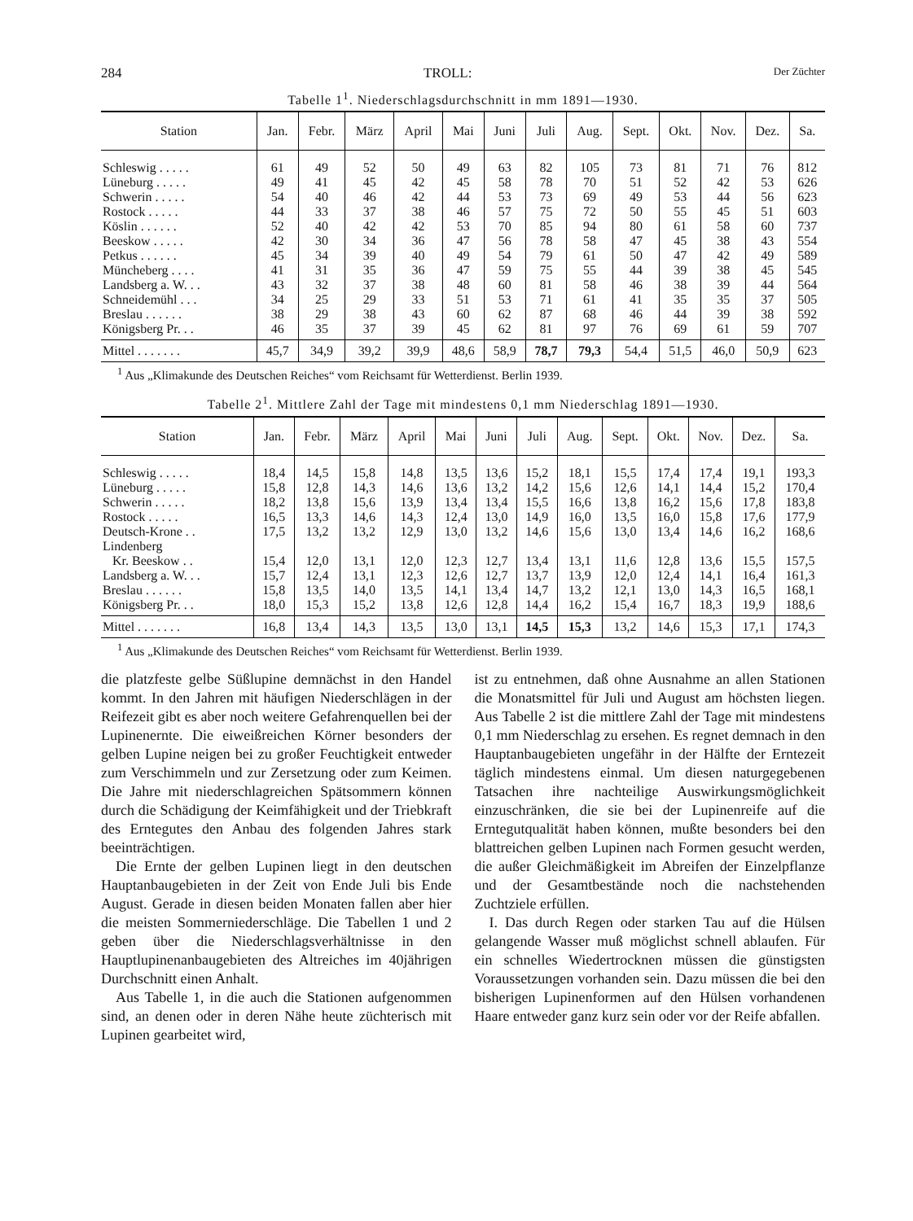284 TROLL: Der Züchter
Tabelle 1<sup>1</sup>. Niederschlagsdurchschnitt in mm 1891—1930.
| Station | Jan. | Febr. | März | April | Mai | Juni | Juli | Aug. | Sept. | Okt. | Nov. | Dez. | Sa. |
| --- | --- | --- | --- | --- | --- | --- | --- | --- | --- | --- | --- | --- | --- |
| Schleswig . . . . . | 61 | 49 | 52 | 50 | 49 | 63 | 82 | 105 | 73 | 81 | 71 | 76 | 812 |
| Lüneburg . . . . . | 49 | 41 | 45 | 42 | 45 | 58 | 78 | 70 | 51 | 52 | 42 | 53 | 626 |
| Schwerin . . . . . | 54 | 40 | 46 | 42 | 44 | 53 | 73 | 69 | 49 | 53 | 44 | 56 | 623 |
| Rostock . . . . . | 44 | 33 | 37 | 38 | 46 | 57 | 75 | 72 | 50 | 55 | 45 | 51 | 603 |
| Köslin . . . . . . | 52 | 40 | 42 | 42 | 53 | 70 | 85 | 94 | 80 | 61 | 58 | 60 | 737 |
| Beeskow . . . . . | 42 | 30 | 34 | 36 | 47 | 56 | 78 | 58 | 47 | 45 | 38 | 43 | 554 |
| Petkus . . . . . . | 45 | 34 | 39 | 40 | 49 | 54 | 79 | 61 | 50 | 47 | 42 | 49 | 589 |
| Müncheberg . . . . | 41 | 31 | 35 | 36 | 47 | 59 | 75 | 55 | 44 | 39 | 38 | 45 | 545 |
| Landsberg a. W. . . | 43 | 32 | 37 | 38 | 48 | 60 | 81 | 58 | 46 | 38 | 39 | 44 | 564 |
| Schneidemühl . . . | 34 | 25 | 29 | 33 | 51 | 53 | 71 | 61 | 41 | 35 | 35 | 37 | 505 |
| Breslau . . . . . . | 38 | 29 | 38 | 43 | 60 | 62 | 87 | 68 | 46 | 44 | 39 | 38 | 592 |
| Königsberg Pr. . . | 46 | 35 | 37 | 39 | 45 | 62 | 81 | 97 | 76 | 69 | 61 | 59 | 707 |
| Mittel . . . . . . . | 45,7 | 34,9 | 39,2 | 39,9 | 48,6 | 58,9 | 78,7 | 79,3 | 54,4 | 51,5 | 46,0 | 50,9 | 623 |
<sup>1</sup> Aus „Klimakunde des Deutschen Reiches“ vom Reichsamt für Wetterdienst. Berlin 1939.
Tabelle 2<sup>1</sup>. Mittlere Zahl der Tage mit mindestens 0,1 mm Niederschlag 1891—1930.
| Station | Jan. | Febr. | März | April | Mai | Juni | Juli | Aug. | Sept. | Okt. | Nov. | Dez. | Sa. |
| --- | --- | --- | --- | --- | --- | --- | --- | --- | --- | --- | --- | --- | --- |
| Schleswig . . . . . | 18,4 | 14,5 | 15,8 | 14,8 | 13,5 | 13,6 | 15,2 | 18,1 | 15,5 | 17,4 | 17,4 | 19,1 | 193,3 |
| Lüneburg . . . . . | 15,8 | 12,8 | 14,3 | 14,6 | 13,6 | 13,2 | 14,2 | 15,6 | 12,6 | 14,1 | 14,4 | 15,2 | 170,4 |
| Schwerin . . . . . | 18,2 | 13,8 | 15,6 | 13,9 | 13,4 | 13,4 | 15,5 | 16,6 | 13,8 | 16,2 | 15,6 | 17,8 | 183,8 |
| Rostock . . . . . | 16,5 | 13,3 | 14,6 | 14,3 | 12,4 | 13,0 | 14,9 | 16,0 | 13,5 | 16,0 | 15,8 | 17,6 | 177,9 |
| Deutsch-Krone . . | 17,5 | 13,2 | 13,2 | 12,9 | 13,0 | 13,2 | 14,6 | 15,6 | 13,0 | 13,4 | 14,6 | 16,2 | 168,6 |
| Lindenberg | | | | | | | | | | | | | |
| Kr. Beeskow . . | 15,4 | 12,0 | 13,1 | 12,0 | 12,3 | 12,7 | 13,4 | 13,1 | 11,6 | 12,8 | 13,6 | 15,5 | 157,5 |
| Landsberg a. W. . . | 15,7 | 12,4 | 13,1 | 12,3 | 12,6 | 12,7 | 13,7 | 13,9 | 12,0 | 12,4 | 14,1 | 16,4 | 161,3 |
| Breslau . . . . . . | 15,8 | 13,5 | 14,0 | 13,5 | 14,1 | 13,4 | 14,7 | 13,2 | 12,1 | 13,0 | 14,3 | 16,5 | 168,1 |
| Königsberg Pr. . . | 18,0 | 15,3 | 15,2 | 13,8 | 12,6 | 12,8 | 14,4 | 16,2 | 15,4 | 16,7 | 18,3 | 19,9 | 188,6 |
| Mittel . . . . . . . | 16,8 | 13,4 | 14,3 | 13,5 | 13,0 | 13,1 | 14,5 | 15,3 | 13,2 | 14,6 | 15,3 | 17,1 | 174,3 |
<sup>1</sup> Aus „Klimakunde des Deutschen Reiches“ vom Reichsamt für Wetterdienst. Berlin 1939.
die platzfeste gelbe Süßlupine demnächst in den Handel kommt. In den Jahren mit häufigen Niederschlägen in der Reifezeit gibt es aber noch weitere Gefahrenquellen bei der Lupinenernte. Die eiweißreichen Körner besonders der gelben Lupine neigen bei zu großer Feuchtigkeit entweder zum Verschimmeln und zur Zersetzung oder zum Keimen. Die Jahre mit niederschlagreichen Spätsommern können durch die Schädigung der Keimfähigkeit und der Triebkraft des Erntegutes den Anbau des folgenden Jahres stark beeinträchtigen.
Die Ernte der gelben Lupinen liegt in den deutschen Hauptanbaugebieten in der Zeit von Ende Juli bis Ende August. Gerade in diesen beiden Monaten fallen aber hier die meisten Sommerniederschläge. Die Tabellen 1 und 2 geben über die Niederschlagsverhältnisse in den Hauptlupinenanbaugebieten des Altreiches im 40jährigen Durchschnitt einen Anhalt.
Aus Tabelle 1, in die auch die Stationen aufgenommen sind, an denen oder in deren Nähe heute züchterisch mit Lupinen gearbeitet wird,
ist zu entnehmen, daß ohne Ausnahme an allen Stationen die Monatsmittel für Juli und August am höchsten liegen. Aus Tabelle 2 ist die mittlere Zahl der Tage mit mindestens 0,1 mm Niederschlag zu ersehen. Es regnet demnach in den Hauptanbaugebieten ungefähr in der Hälfte der Erntezeit täglich mindestens einmal. Um diesen naturgegebenen Tatsachen ihre nachteilige Auswirkungsmöglichkeit einzuschränken, die sie bei der Lupinenreife auf die Erntegutqualität haben können, mußte besonders bei den blattreichen gelben Lupinen nach Formen gesucht werden, die außer Gleichmäßigkeit im Abreifen der Einzelpflanze und der Gesamtbestände noch die nachstehenden Zuchtziele erfüllen.
I. Das durch Regen oder starken Tau auf die Hülsen gelangende Wasser muß möglichst schnell ablaufen. Für ein schnelles Wiedertrocknen müssen die günstigsten Voraussetzungen vorhanden sein. Dazu müssen die bei den bisherigen Lupinenformen auf den Hülsen vorhandenen Haare entweder ganz kurz sein oder vor der Reife abfallen.